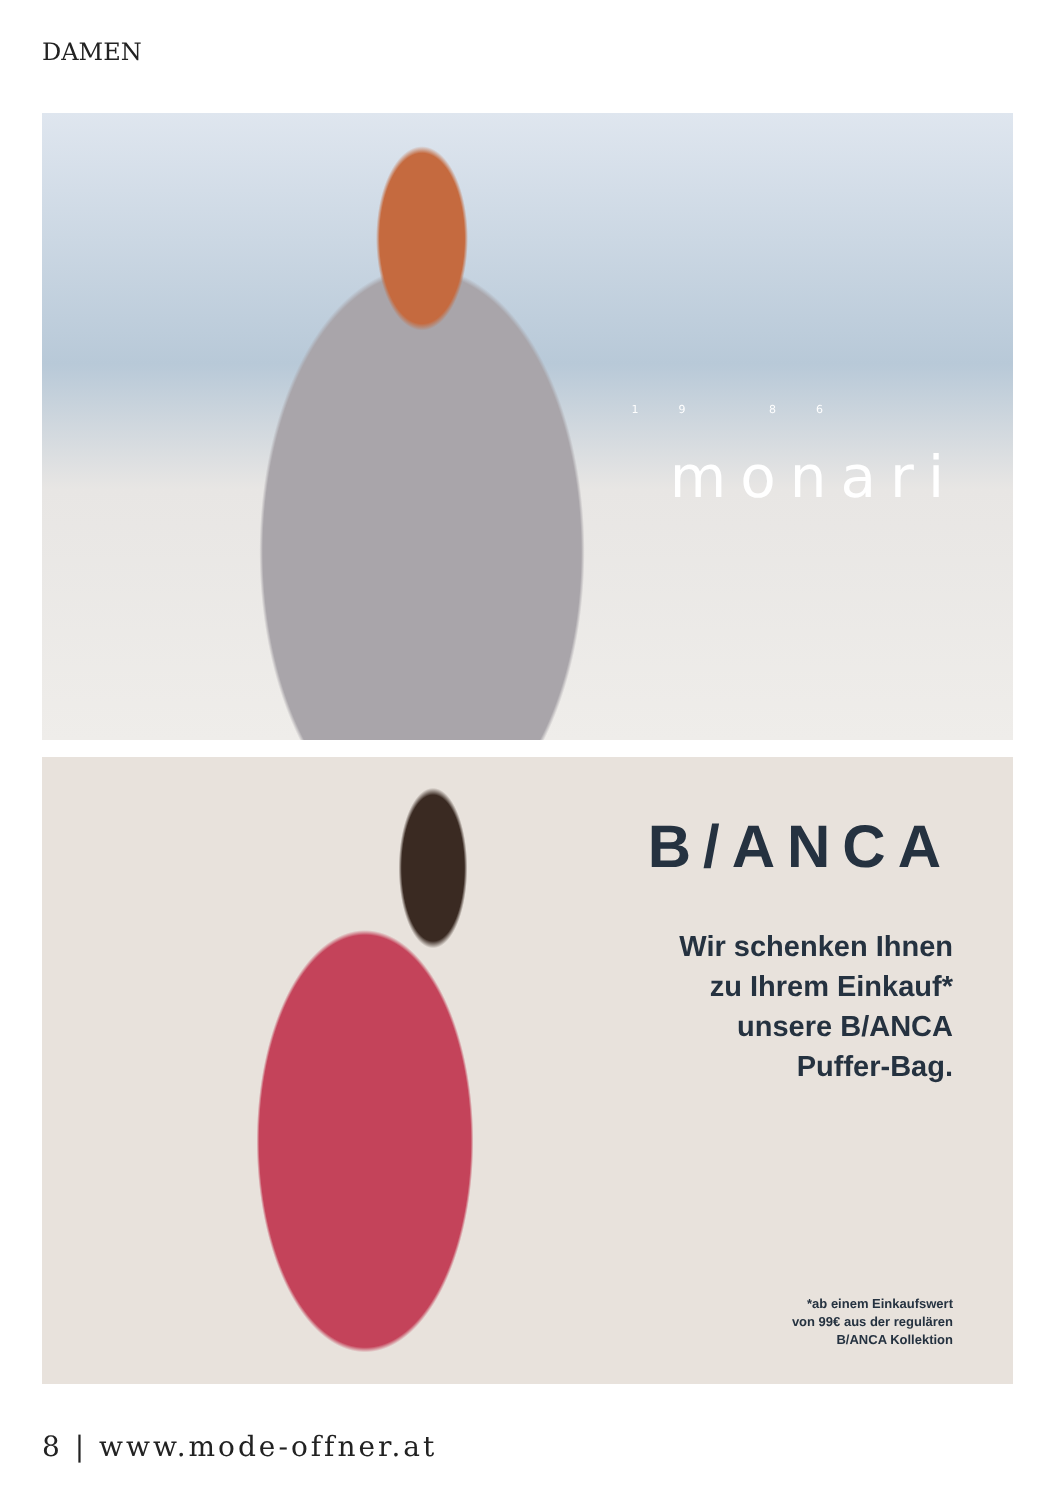DAMEN
19 86
monari
B/ANCA
Wir schenken Ihnen
zu Ihrem Einkauf*
unsere B/ANCA
Puffer-Bag.
*ab einem Einkaufswert
von 99€ aus der regulären
B/ANCA Kollektion
8 | www.mode-offner.at